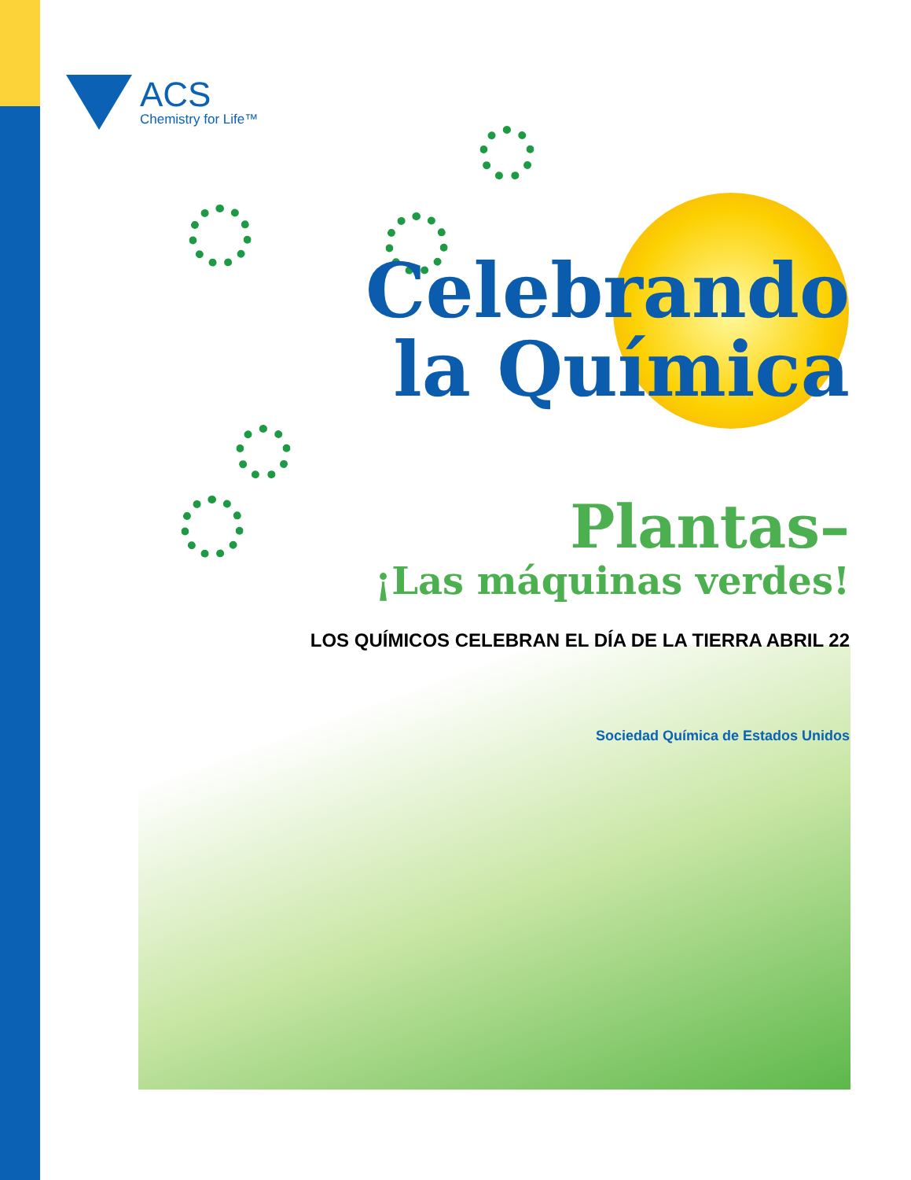ACS
Chemistry for Life™
Celebrando
la Química
Plantas–
¡Las máquinas verdes!
LOS QUÍMICOS CELEBRAN EL DÍA DE LA TIERRA ABRIL 22
Sociedad Química de Estados Unidos